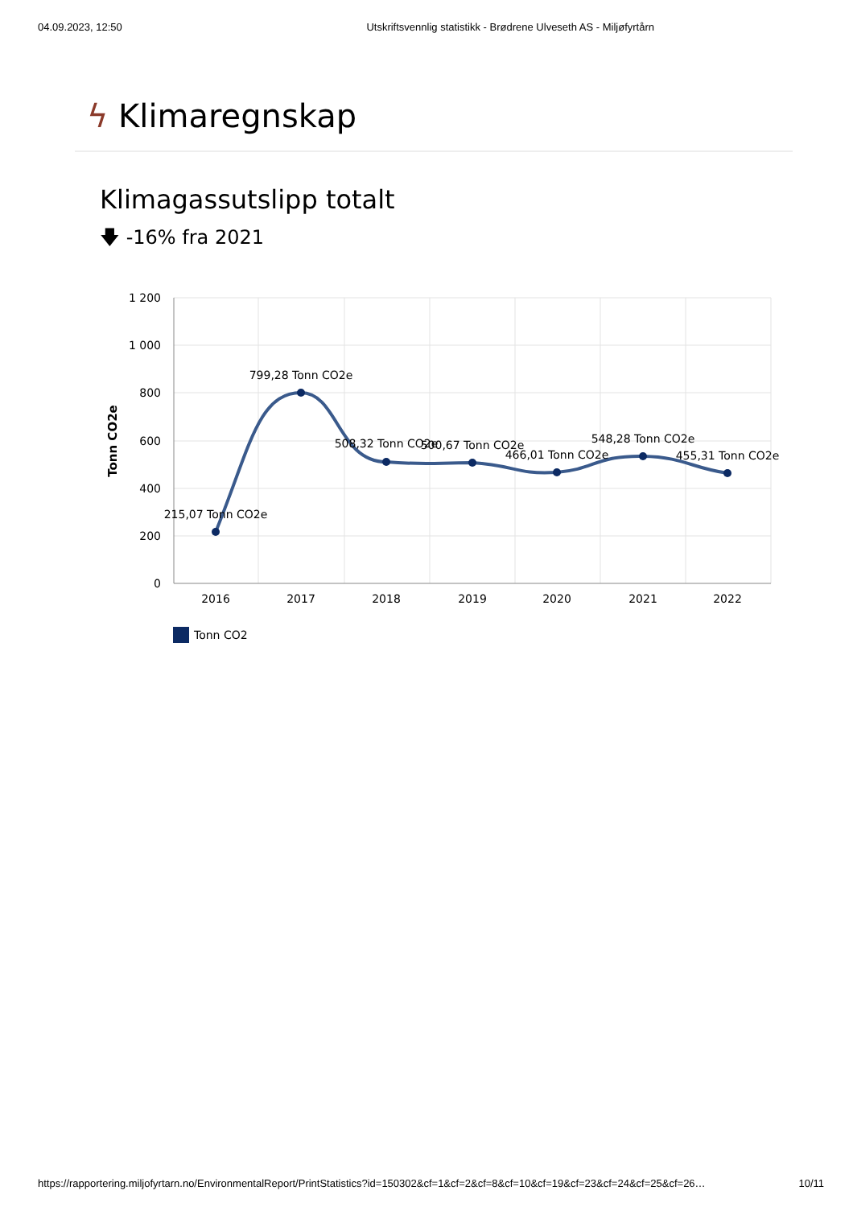04.09.2023, 12:50 Utskriftsvennlig statistikk - Brødrene Ulveseth AS - Miljøfyrtårn
ϟ Klimaregnskap
Klimagassutslipp totalt
🡇 -16% fra 2021
1 200
1 000
800
600
400
200
0
Tonn CO2e
2016
2017
2018
2019
2020
2021
2022
215,07 Tonn CO2e
799,28 Tonn CO2e
508,32 Tonn CO2e
500,67 Tonn CO2e
466,01 Tonn CO2e
548,28 Tonn CO2e
455,31 Tonn CO2e
Tonn CO2
https://rapportering.miljofyrtarn.no/EnvironmentalReport/PrintStatistics?id=150302&cf=1&cf=2&cf=8&cf=10&cf=19&cf=23&cf=24&cf=25&cf=26… 10/11